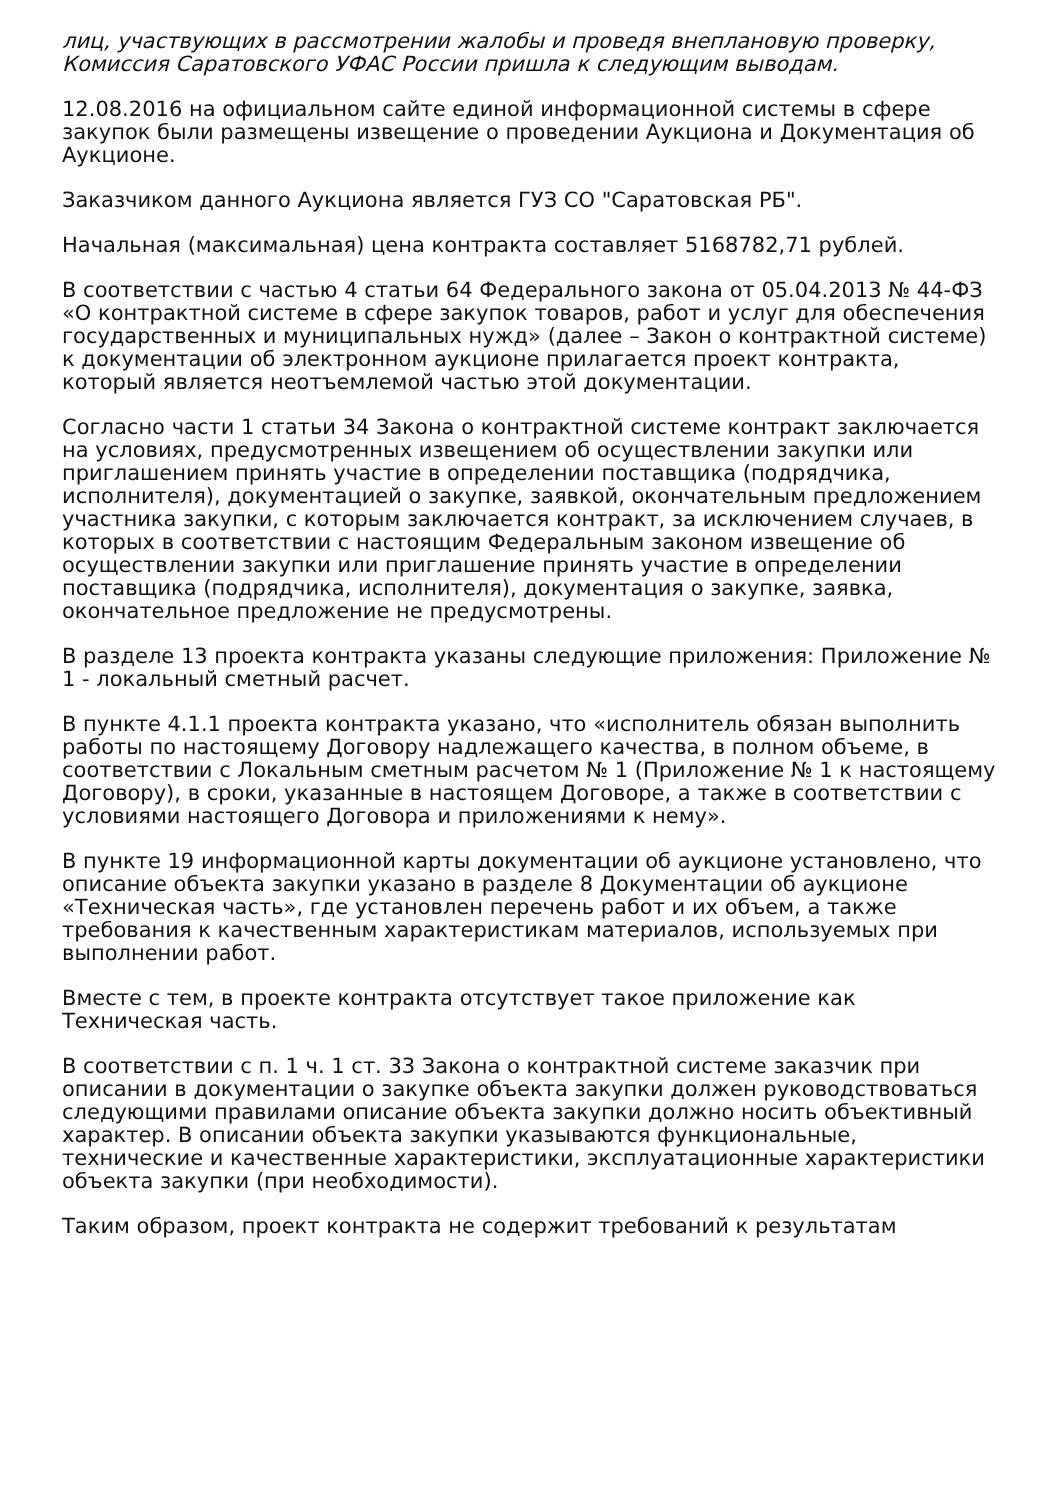лиц, участвующих в рассмотрении жалобы и проведя внеплановую проверку, Комиссия Саратовского УФАС России пришла к следующим выводам.
12.08.2016 на официальном сайте единой информационной системы в сфере закупок были размещены извещение о проведении Аукциона и Документация об Аукционе.
Заказчиком данного Аукциона является ГУЗ СО "Саратовская РБ".
Начальная (максимальная) цена контракта составляет 5168782,71 рублей.
В соответствии с частью 4 статьи 64 Федерального закона от 05.04.2013 № 44-ФЗ «О контрактной системе в сфере закупок товаров, работ и услуг для обеспечения государственных и муниципальных нужд» (далее – Закон о контрактной системе) к документации об электронном аукционе прилагается проект контракта, который является неотъемлемой частью этой документации.
Согласно части 1 статьи 34 Закона о контрактной системе контракт заключается на условиях, предусмотренных извещением об осуществлении закупки или приглашением принять участие в определении поставщика (подрядчика, исполнителя), документацией о закупке, заявкой, окончательным предложением участника закупки, с которым заключается контракт, за исключением случаев, в которых в соответствии с настоящим Федеральным законом извещение об осуществлении закупки или приглашение принять участие в определении поставщика (подрядчика, исполнителя), документация о закупке, заявка, окончательное предложение не предусмотрены.
В разделе 13 проекта контракта указаны следующие приложения: Приложение № 1 - локальный сметный расчет.
В пункте 4.1.1 проекта контракта указано, что «исполнитель обязан выполнить работы по настоящему Договору надлежащего качества, в полном объеме, в соответствии с Локальным сметным расчетом № 1 (Приложение № 1 к настоящему Договору), в сроки, указанные в настоящем Договоре, а также в соответствии с условиями настоящего Договора и приложениями к нему».
В пункте 19 информационной карты документации об аукционе установлено, что описание объекта закупки указано в разделе 8 Документации об аукционе «Техническая часть», где установлен перечень работ и их объем, а также требования к качественным характеристикам материалов, используемых при выполнении работ.
Вместе с тем, в проекте контракта отсутствует такое приложение как Техническая часть.
В соответствии с п. 1 ч. 1 ст. 33 Закона о контрактной системе заказчик при описании в документации о закупке объекта закупки должен руководствоваться следующими правилами описание объекта закупки должно носить объективный характер. В описании объекта закупки указываются функциональные, технические и качественные характеристики, эксплуатационные характеристики объекта закупки (при необходимости).
Таким образом, проект контракта не содержит требований к результатам